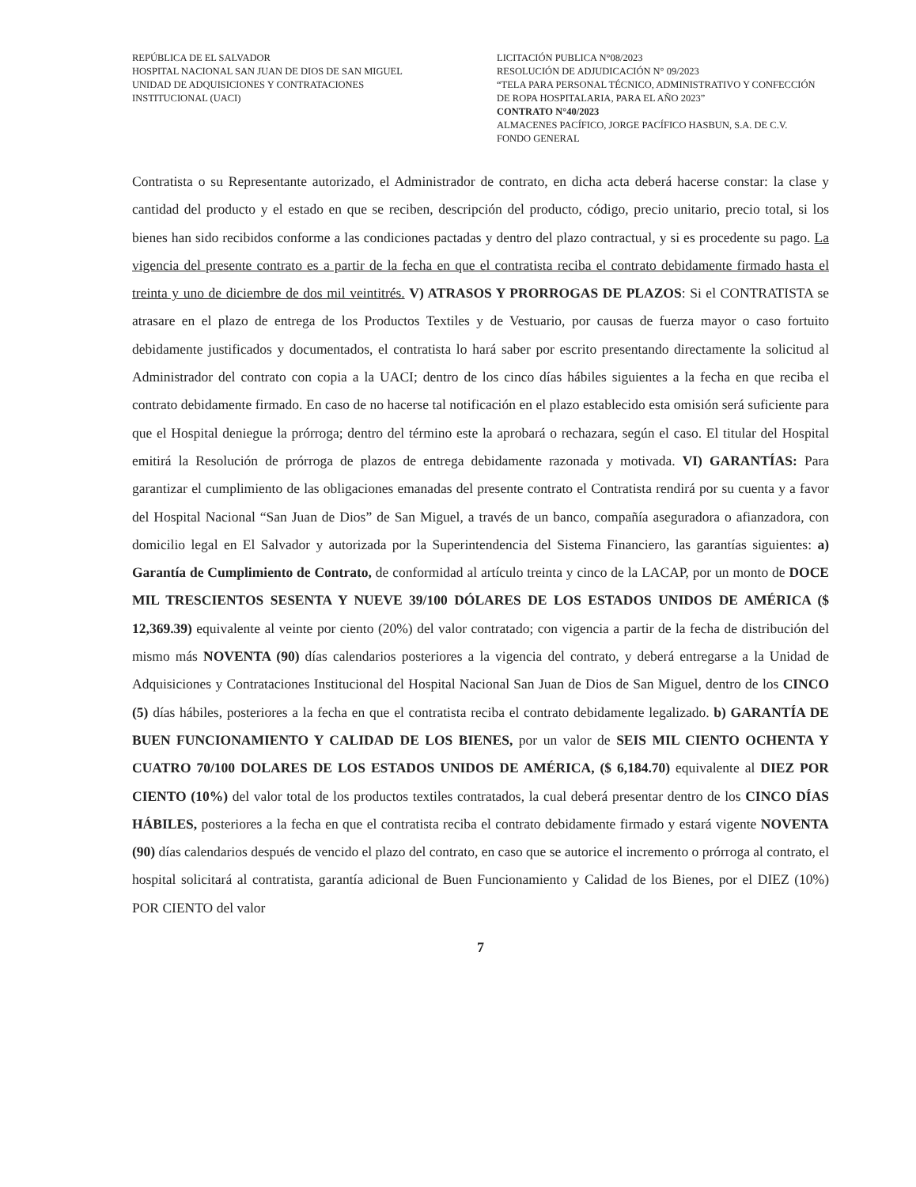REPÚBLICA DE EL SALVADOR
HOSPITAL NACIONAL SAN JUAN DE DIOS DE SAN MIGUEL
UNIDAD DE ADQUISICIONES Y CONTRATACIONES
INSTITUCIONAL (UACI)
LICITACIÓN PUBLICA N°08/2023
RESOLUCIÓN DE ADJUDICACIÓN N° 09/2023
“TELA PARA PERSONAL TÉCNICO, ADMINISTRATIVO Y CONFECCIÓN DE ROPA HOSPITALARIA, PARA EL AÑO 2023”
CONTRATO N°40/2023
ALMACENES PACÍFICO, JORGE PACÍFICO HASBUN, S.A. DE C.V.
FONDO GENERAL
Contratista o su Representante autorizado, el Administrador de contrato, en dicha acta deberá hacerse constar: la clase y cantidad del producto y el estado en que se reciben, descripción del producto, código, precio unitario, precio total, si los bienes han sido recibidos conforme a las condiciones pactadas y dentro del plazo contractual, y si es procedente su pago. La vigencia del presente contrato es a partir de la fecha en que el contratista reciba el contrato debidamente firmado hasta el treinta y uno de diciembre de dos mil veintitrés. V) ATRASOS Y PRORROGAS DE PLAZOS: Si el CONTRATISTA se atrasare en el plazo de entrega de los Productos Textiles y de Vestuario, por causas de fuerza mayor o caso fortuito debidamente justificados y documentados, el contratista lo hará saber por escrito presentando directamente la solicitud al Administrador del contrato con copia a la UACI; dentro de los cinco días hábiles siguientes a la fecha en que reciba el contrato debidamente firmado. En caso de no hacerse tal notificación en el plazo establecido esta omisión será suficiente para que el Hospital deniegue la prórroga; dentro del término este la aprobará o rechazara, según el caso. El titular del Hospital emitirá la Resolución de prórroga de plazos de entrega debidamente razonada y motivada. VI) GARANTÍAS: Para garantizar el cumplimiento de las obligaciones emanadas del presente contrato el Contratista rendirá por su cuenta y a favor del Hospital Nacional “San Juan de Dios” de San Miguel, a través de un banco, compañía aseguradora o afianzadora, con domicilio legal en El Salvador y autorizada por la Superintendencia del Sistema Financiero, las garantías siguientes: a) Garantía de Cumplimiento de Contrato, de conformidad al artículo treinta y cinco de la LACAP, por un monto de DOCE MIL TRESCIENTOS SESENTA Y NUEVE 39/100 DÓLARES DE LOS ESTADOS UNIDOS DE AMÉRICA ($ 12,369.39) equivalente al veinte por ciento (20%) del valor contratado; con vigencia a partir de la fecha de distribución del mismo más NOVENTA (90) días calendarios posteriores a la vigencia del contrato, y deberá entregarse a la Unidad de Adquisiciones y Contrataciones Institucional del Hospital Nacional San Juan de Dios de San Miguel, dentro de los CINCO (5) días hábiles, posteriores a la fecha en que el contratista reciba el contrato debidamente legalizado. b) GARANTÍA DE BUEN FUNCIONAMIENTO Y CALIDAD DE LOS BIENES, por un valor de SEIS MIL CIENTO OCHENTA Y CUATRO 70/100 DOLARES DE LOS ESTADOS UNIDOS DE AMÉRICA, ($ 6,184.70) equivalente al DIEZ POR CIENTO (10%) del valor total de los productos textiles contratados, la cual deberá presentar dentro de los CINCO DÍAS HÁBILES, posteriores a la fecha en que el contratista reciba el contrato debidamente firmado y estará vigente NOVENTA (90) días calendarios después de vencido el plazo del contrato, en caso que se autorice el incremento o prórroga al contrato, el hospital solicitará al contratista, garantía adicional de Buen Funcionamiento y Calidad de los Bienes, por el DIEZ (10%) POR CIENTO del valor
7